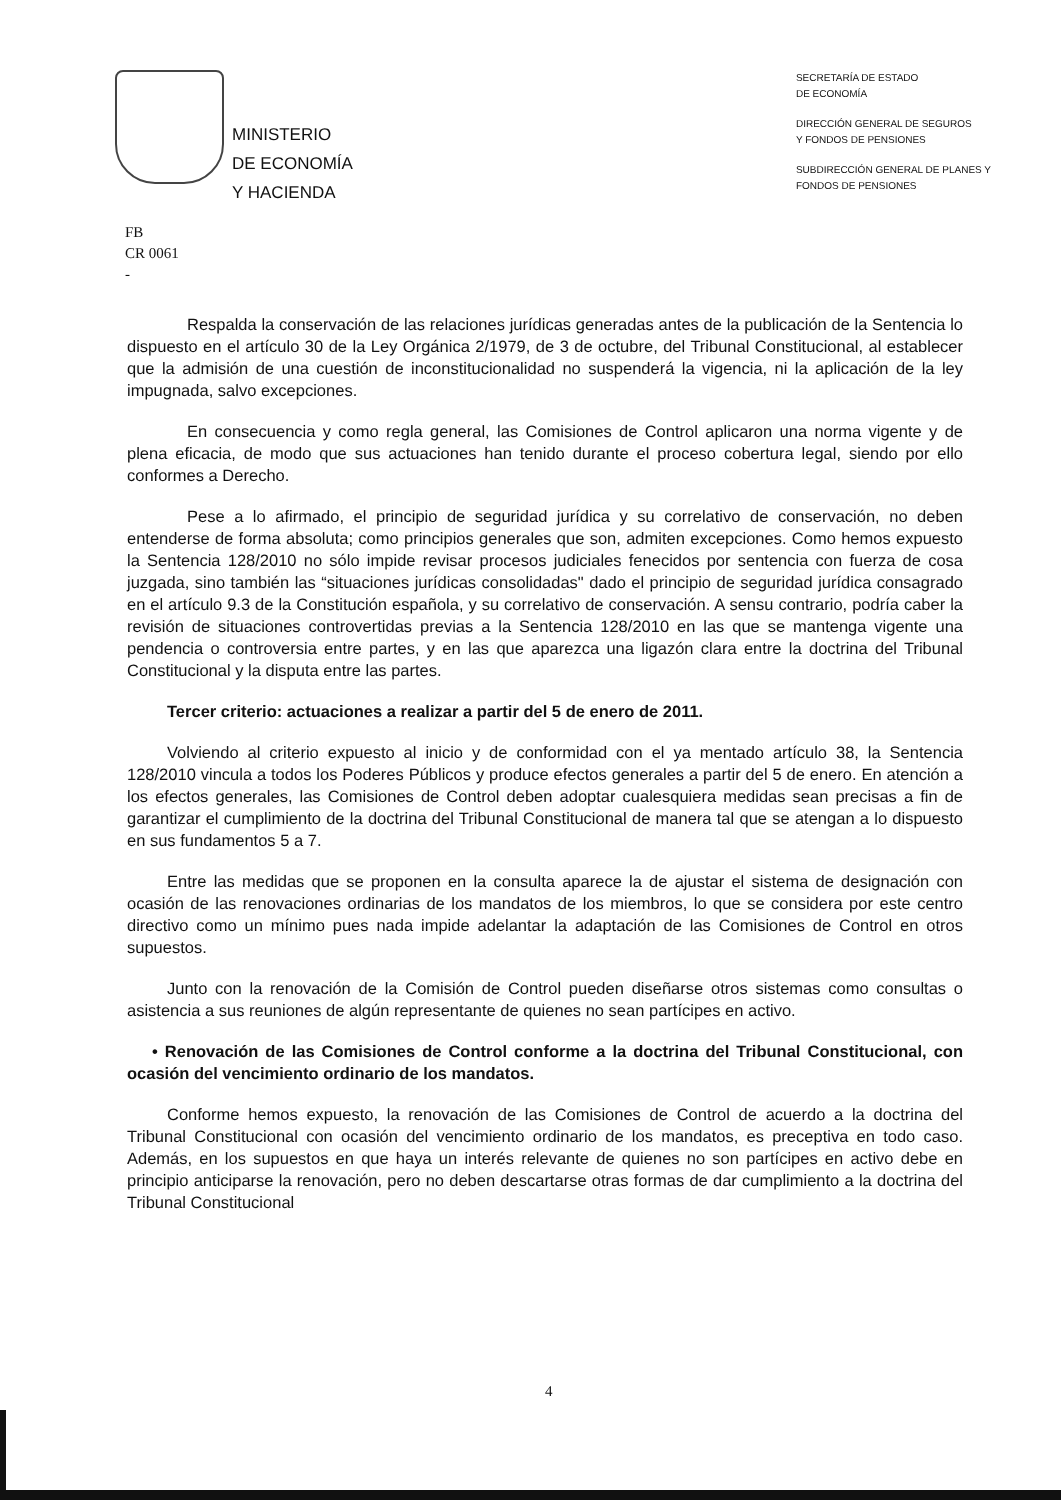MINISTERIO
DE ECONOMÍA
Y HACIENDA
SECRETARÍA DE ESTADO
DE ECONOMÍA
DIRECCIÓN GENERAL DE SEGUROS
Y FONDOS DE PENSIONES
SUBDIRECCIÓN GENERAL DE PLANES Y
FONDOS DE PENSIONES
FB
CR 0061
-
Respalda la conservación de las relaciones jurídicas generadas antes de la publicación de la Sentencia lo dispuesto en el artículo 30 de la Ley Orgánica 2/1979, de 3 de octubre, del Tribunal Constitucional, al establecer que la admisión de una cuestión de inconstitucionalidad no suspenderá la vigencia, ni la aplicación de la ley impugnada, salvo excepciones.
En consecuencia y como regla general, las Comisiones de Control aplicaron una norma vigente y de plena eficacia, de modo que sus actuaciones han tenido durante el proceso cobertura legal, siendo por ello conformes a Derecho.
Pese a lo afirmado, el principio de seguridad jurídica y su correlativo de conservación, no deben entenderse de forma absoluta; como principios generales que son, admiten excepciones. Como hemos expuesto la Sentencia 128/2010 no sólo impide revisar procesos judiciales fenecidos por sentencia con fuerza de cosa juzgada, sino también las “situaciones jurídicas consolidadas" dado el principio de seguridad jurídica consagrado en el artículo 9.3 de la Constitución española, y su correlativo de conservación. A sensu contrario, podría caber la revisión de situaciones controvertidas previas a la Sentencia 128/2010 en las que se mantenga vigente una pendencia o controversia entre partes, y en las que aparezca una ligazón clara entre la doctrina del Tribunal Constitucional y la disputa entre las partes.
Tercer criterio: actuaciones a realizar a partir del 5 de enero de 2011.
Volviendo al criterio expuesto al inicio y de conformidad con el ya mentado artículo 38, la Sentencia 128/2010 vincula a todos los Poderes Públicos y produce efectos generales a partir del 5 de enero. En atención a los efectos generales, las Comisiones de Control deben adoptar cualesquiera medidas sean precisas a fin de garantizar el cumplimiento de la doctrina del Tribunal Constitucional de manera tal que se atengan a lo dispuesto en sus fundamentos 5 a 7.
Entre las medidas que se proponen en la consulta aparece la de ajustar el sistema de designación con ocasión de las renovaciones ordinarias de los mandatos de los miembros, lo que se considera por este centro directivo como un mínimo pues nada impide adelantar la adaptación de las Comisiones de Control en otros supuestos.
Junto con la renovación de la Comisión de Control pueden diseñarse otros sistemas como consultas o asistencia a sus reuniones de algún representante de quienes no sean partícipes en activo.
• Renovación de las Comisiones de Control conforme a la doctrina del Tribunal Constitucional, con ocasión del vencimiento ordinario de los mandatos.
Conforme hemos expuesto, la renovación de las Comisiones de Control de acuerdo a la doctrina del Tribunal Constitucional con ocasión del vencimiento ordinario de los mandatos, es preceptiva en todo caso. Además, en los supuestos en que haya un interés relevante de quienes no son partícipes en activo debe en principio anticiparse la renovación, pero no deben descartarse otras formas de dar cumplimiento a la doctrina del Tribunal Constitucional
4